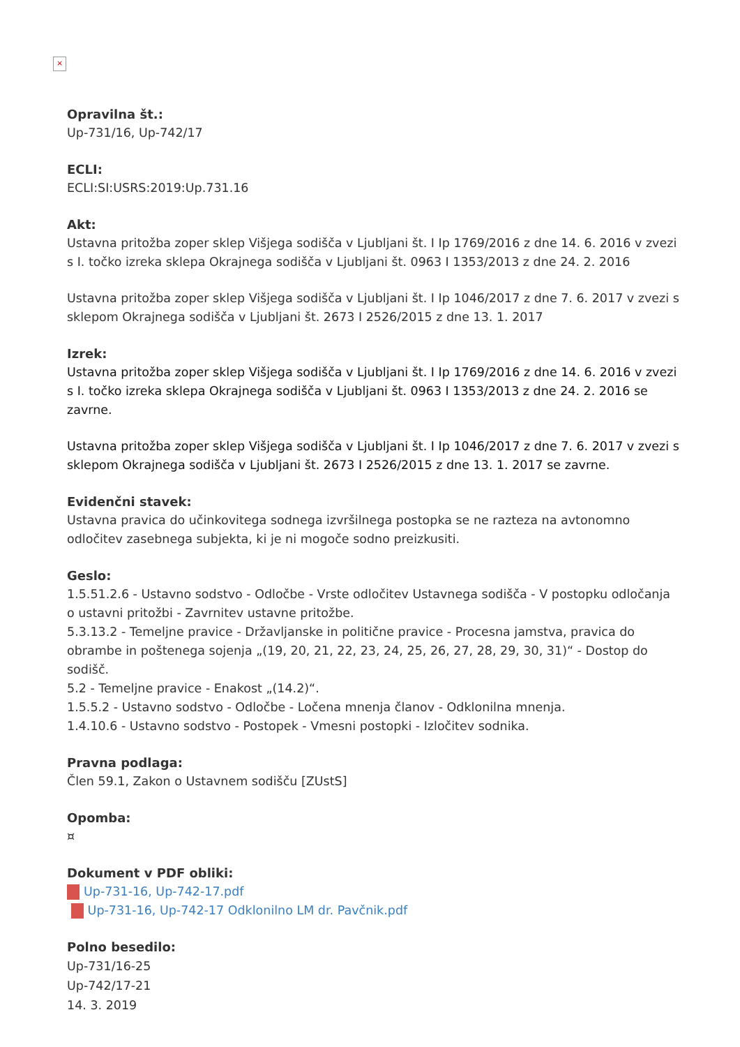×
Opravilna št.:
Up-731/16, Up-742/17
ECLI:
ECLI:SI:USRS:2019:Up.731.16
Akt:
Ustavna pritožba zoper sklep Višjega sodišča v Ljubljani št. I Ip 1769/2016 z dne 14. 6. 2016 v zvezi s I. točko izreka sklepa Okrajnega sodišča v Ljubljani št. 0963 I 1353/2013 z dne 24. 2. 2016
Ustavna pritožba zoper sklep Višjega sodišča v Ljubljani št. I Ip 1046/2017 z dne 7. 6. 2017 v zvezi s sklepom Okrajnega sodišča v Ljubljani št. 2673 I 2526/2015 z dne 13. 1. 2017
Izrek:
Ustavna pritožba zoper sklep Višjega sodišča v Ljubljani št. I Ip 1769/2016 z dne 14. 6. 2016 v zvezi s I. točko izreka sklepa Okrajnega sodišča v Ljubljani št. 0963 I 1353/2013 z dne 24. 2. 2016 se zavrne.
Ustavna pritožba zoper sklep Višjega sodišča v Ljubljani št. I Ip 1046/2017 z dne 7. 6. 2017 v zvezi s sklepom Okrajnega sodišča v Ljubljani št. 2673 I 2526/2015 z dne 13. 1. 2017 se zavrne.
Evidenčni stavek:
Ustavna pravica do učinkovitega sodnega izvršilnega postopka se ne razteza na avtonomno odločitev zasebnega subjekta, ki je ni mogoče sodno preizkusiti.
Geslo:
1.5.51.2.6 - Ustavno sodstvo - Odločbe - Vrste odločitev Ustavnega sodišča - V postopku odločanja o ustavni pritožbi - Zavrnitev ustavne pritožbe.
5.3.13.2 - Temeljne pravice - Državljanske in politične pravice - Procesna jamstva, pravica do obrambe in poštenega sojenja „(19, 20, 21, 22, 23, 24, 25, 26, 27, 28, 29, 30, 31)“ - Dostop do sodišč.
5.2 - Temeljne pravice - Enakost „(14.2)“.
1.5.5.2 - Ustavno sodstvo - Odločbe - Ločena mnenja članov - Odklonilna mnenja.
1.4.10.6 - Ustavno sodstvo - Postopek - Vmesni postopki - Izločitev sodnika.
Pravna podlaga:
Člen 59.1, Zakon o Ustavnem sodišču [ZUstS]
Opomba:
¤
Dokument v PDF obliki:
Up-731-16, Up-742-17.pdf
Up-731-16, Up-742-17 Odklonilno LM dr. Pavčnik.pdf
Polno besedilo:
Up-731/16-25
Up-742/17-21
14. 3. 2019